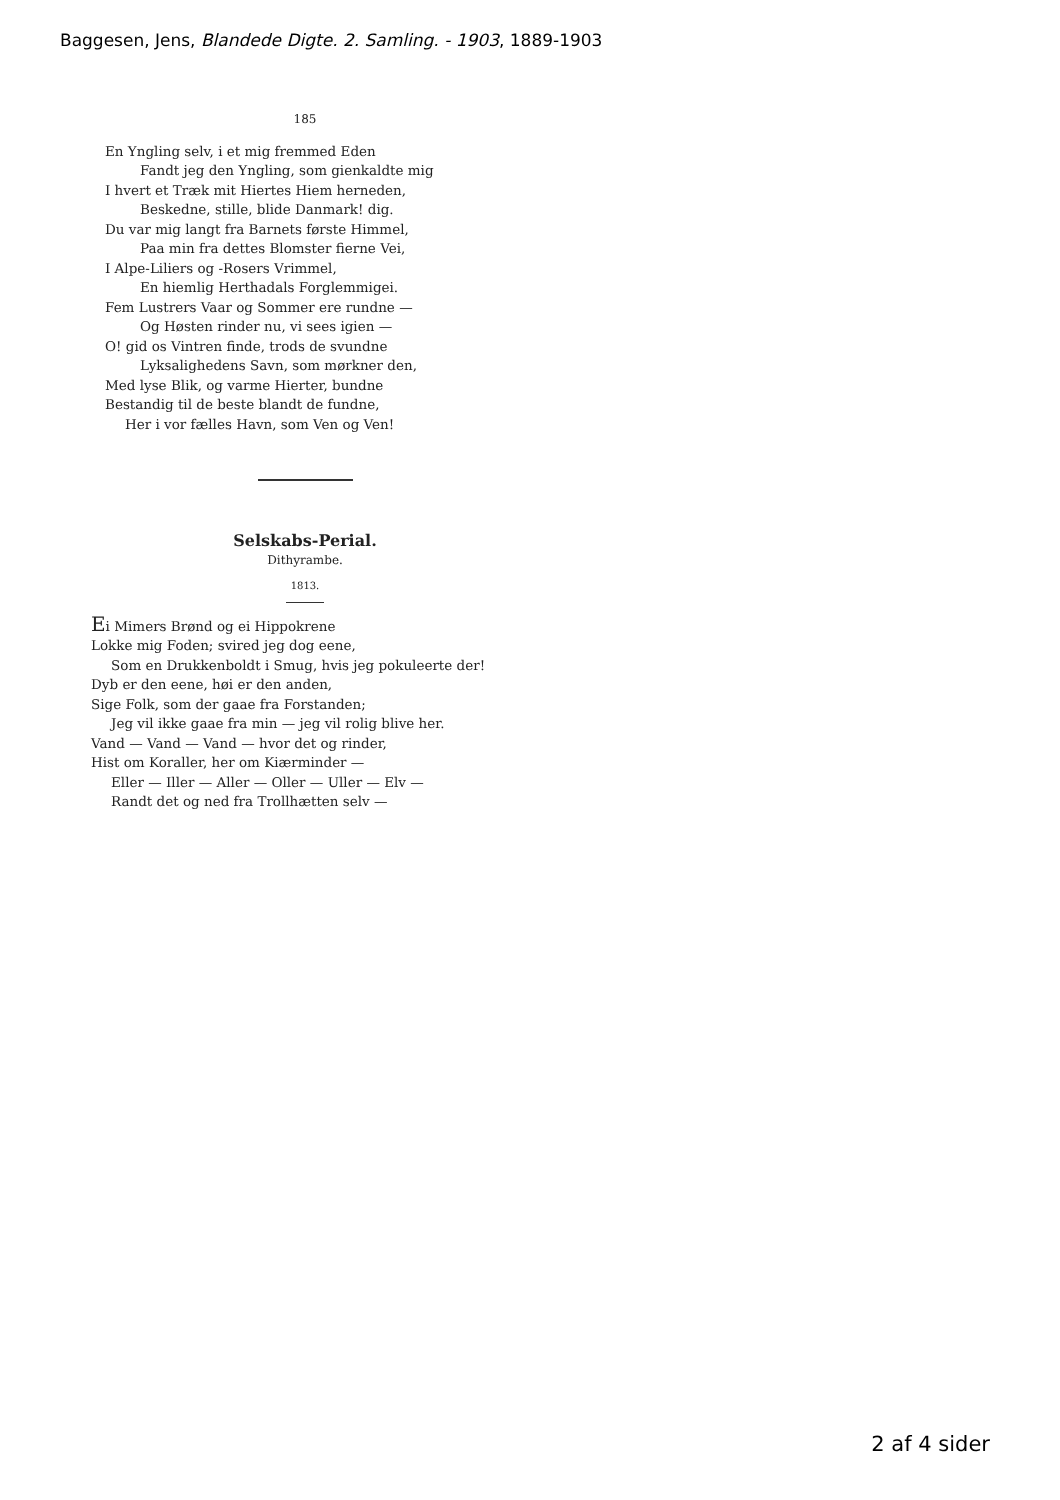Baggesen, Jens, Blandede Digte. 2. Samling. - 1903, 1889-1903
185
En Yngling selv, i et mig fremmed Eden
Fandt jeg den Yngling, som gienkaldte mig
I hvert et Træk mit Hiertes Hiem herneden,
Beskedne, stille, blide Danmark! dig.
Du var mig langt fra Barnets første Himmel,
Paa min fra dettes Blomster fierne Vei,
I Alpe-Liliers og -Rosers Vrimmel,
En hiemlig Herthadals Forglemmigei.
Fem Lustrers Vaar og Sommer ere rundne —
Og Høsten rinder nu, vi sees igien —
O! gid os Vintren finde, trods de svundne
Lyksalighedens Savn, som mørkner den,
Med lyse Blik, og varme Hierter, bundne
Bestandig til de beste blandt de fundne,
Her i vor fælles Havn, som Ven og Ven!
Selskabs-Perial.
Dithyrambe.
1813.
Ei Mimers Brønd og ei Hippokrene
Lokke mig Foden; svired jeg dog eene,
Som en Drukkenboldt i Smug, hvis jeg pokuleerte der!
Dyb er den eene, høi er den anden,
Sige Folk, som der gaae fra Forstanden;
Jeg vil ikke gaae fra min — jeg vil rolig blive her.
Vand — Vand — Vand — hvor det og rinder,
Hist om Koraller, her om Kiærminder —
Eller — Iller — Aller — Oller — Uller — Elv —
Randt det og ned fra Trollhætten selv —
2 af 4 sider